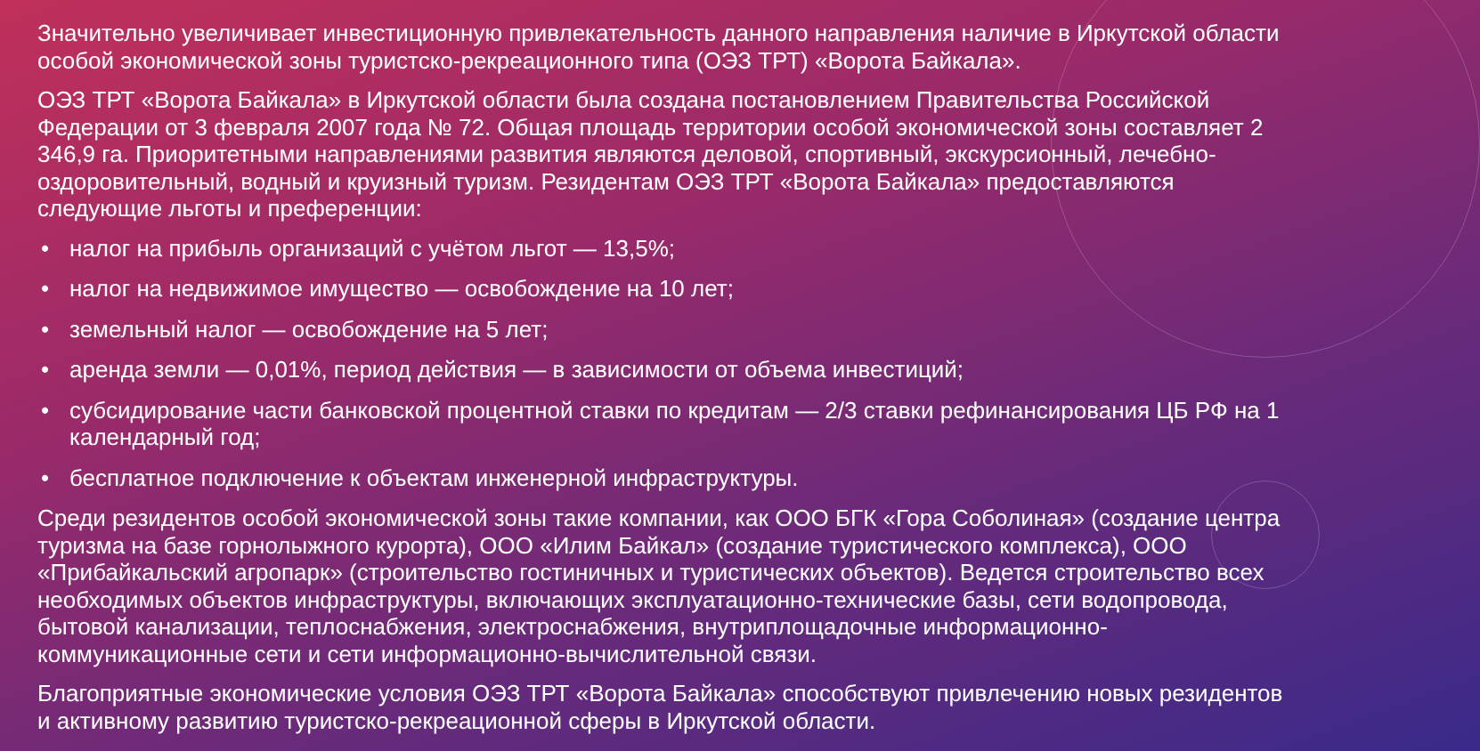Значительно увеличивает инвестиционную привлекательность данного направления наличие в Иркутской области особой экономической зоны туристско-рекреационного типа (ОЭЗ ТРТ) «Ворота Байкала».
ОЭЗ ТРТ «Ворота Байкала» в Иркутской области была создана постановлением Правительства Российской Федерации от 3 февраля 2007 года № 72. Общая площадь территории особой экономической зоны составляет 2 346,9 га. Приоритетными направлениями развития являются деловой, спортивный, экскурсионный, лечебно-оздоровительный, водный и круизный туризм. Резидентам ОЭЗ ТРТ «Ворота Байкала» предоставляются следующие льготы и преференции:
• налог на прибыль организаций с учётом льгот — 13,5%;
• налог на недвижимое имущество — освобождение на 10 лет;
• земельный налог — освобождение на 5 лет;
• аренда земли — 0,01%, период действия — в зависимости от объема инвестиций;
• субсидирование части банковской процентной ставки по кредитам — 2/3 ставки рефинансирования ЦБ РФ на 1 календарный год;
• бесплатное подключение к объектам инженерной инфраструктуры.
Среди резидентов особой экономической зоны такие компании, как ООО БГК «Гора Соболиная» (создание центра туризма на базе горнолыжного курорта), ООО «Илим Байкал» (создание туристического комплекса), ООО «Прибайкальский агропарк» (строительство гостиничных и туристических объектов). Ведется строительство всех необходимых объектов инфраструктуры, включающих эксплуатационно-технические базы, сети водопровода, бытовой канализации, теплоснабжения, электроснабжения, внутриплощадочные информационно-коммуникационные сети и сети информационно-вычислительной связи.
Благоприятные экономические условия ОЭЗ ТРТ «Ворота Байкала» способствуют привлечению новых резидентов и активному развитию туристско-рекреационной сферы в Иркутской области.